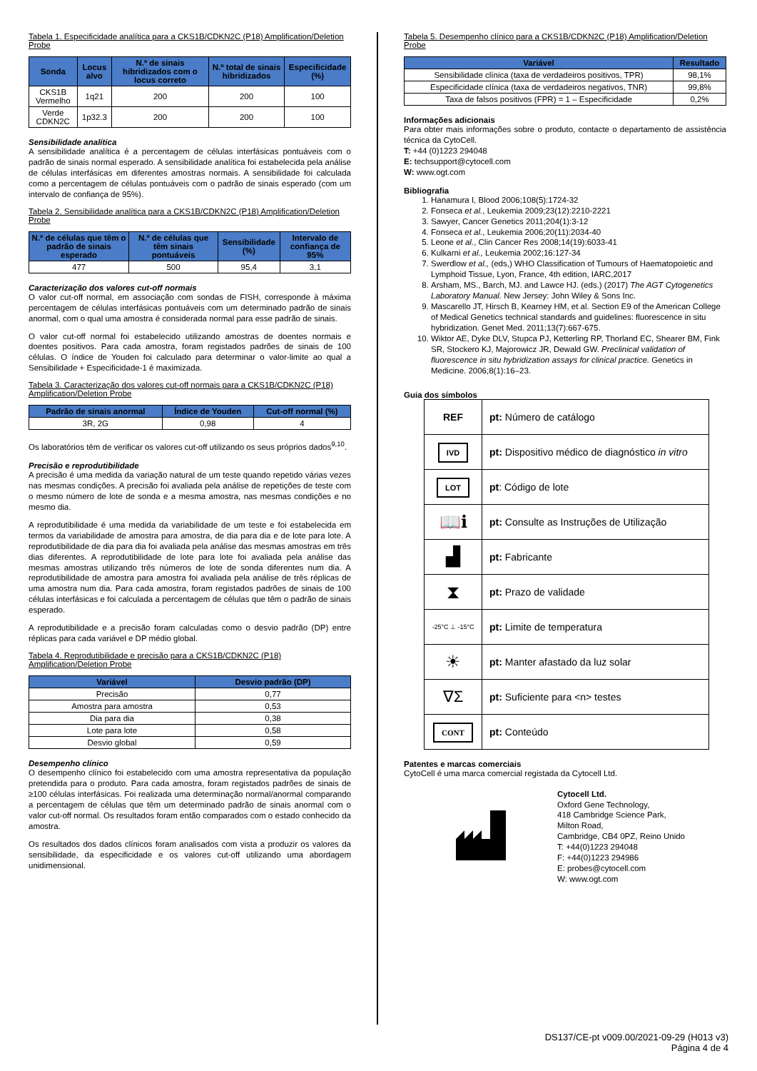Tabela 1. Especificidade analítica para a CKS1B/CDKN2C (P18) Amplification/Deletion Probe
| Sonda | Locus alvo | N.º de sinais hibridizados com o locus correto | N.º total de sinais hibridizados | Especificidade (%) |
| --- | --- | --- | --- | --- |
| CKS1B Vermelho | 1q21 | 200 | 200 | 100 |
| Verde CDKN2C | 1p32.3 | 200 | 200 | 100 |
Sensibilidade analítica
A sensibilidade analítica é a percentagem de células interfásicas pontuáveis com o padrão de sinais normal esperado. A sensibilidade analítica foi estabelecida pela análise de células interfásicas em diferentes amostras normais. A sensibilidade foi calculada como a percentagem de células pontuáveis com o padrão de sinais esperado (com um intervalo de confiança de 95%).
Tabela 2. Sensibilidade analítica para a CKS1B/CDKN2C (P18) Amplification/Deletion Probe
| N.º de células que têm o padrão de sinais esperado | N.º de células que têm sinais pontuáveis | Sensibilidade (%) | Intervalo de confiança de 95% |
| --- | --- | --- | --- |
| 477 | 500 | 95,4 | 3,1 |
Caracterização dos valores cut-off normais
O valor cut-off normal, em associação com sondas de FISH, corresponde à máxima percentagem de células interfásicas pontuáveis com um determinado padrão de sinais anormal, com o qual uma amostra é considerada normal para esse padrão de sinais.
O valor cut-off normal foi estabelecido utilizando amostras de doentes normais e doentes positivos. Para cada amostra, foram registados padrões de sinais de 100 células. O índice de Youden foi calculado para determinar o valor-limite ao qual a Sensibilidade + Especificidade-1 é maximizada.
Tabela 3. Caracterização dos valores cut-off normais para a CKS1B/CDKN2C (P18) Amplification/Deletion Probe
| Padrão de sinais anormal | Índice de Youden | Cut-off normal (%) |
| --- | --- | --- |
| 3R, 2G | 0,98 | 4 |
Os laboratórios têm de verificar os valores cut-off utilizando os seus próprios dados<sup>9,10</sup>.
Precisão e reprodutibilidade
A precisão é uma medida da variação natural de um teste quando repetido várias vezes nas mesmas condições. A precisão foi avaliada pela análise de repetições de teste com o mesmo número de lote de sonda e a mesma amostra, nas mesmas condições e no mesmo dia.
A reprodutibilidade é uma medida da variabilidade de um teste e foi estabelecida em termos da variabilidade de amostra para amostra, de dia para dia e de lote para lote. A reprodutibilidade de dia para dia foi avaliada pela análise das mesmas amostras em três dias diferentes. A reprodutibilidade de lote para lote foi avaliada pela análise das mesmas amostras utilizando três números de lote de sonda diferentes num dia. A reprodutibilidade de amostra para amostra foi avaliada pela análise de três réplicas de uma amostra num dia. Para cada amostra, foram registados padrões de sinais de 100 células interfásicas e foi calculada a percentagem de células que têm o padrão de sinais esperado.
A reprodutibilidade e a precisão foram calculadas como o desvio padrão (DP) entre réplicas para cada variável e DP médio global.
Tabela 4. Reprodutibilidade e precisão para a CKS1B/CDKN2C (P18) Amplification/Deletion Probe
| Variável | Desvio padrão (DP) |
| --- | --- |
| Precisão | 0,77 |
| Amostra para amostra | 0,53 |
| Dia para dia | 0,38 |
| Lote para lote | 0,58 |
| Desvio global | 0,59 |
Desempenho clínico
O desempenho clínico foi estabelecido com uma amostra representativa da população pretendida para o produto. Para cada amostra, foram registados padrões de sinais de ≥100 células interfásicas. Foi realizada uma determinação normal/anormal comparando a percentagem de células que têm um determinado padrão de sinais anormal com o valor cut-off normal. Os resultados foram então comparados com o estado conhecido da amostra.
Os resultados dos dados clínicos foram analisados com vista a produzir os valores da sensibilidade, da especificidade e os valores cut-off utilizando uma abordagem unidimensional.
Tabela 5. Desempenho clínico para a CKS1B/CDKN2C (P18) Amplification/Deletion Probe
| Variável | Resultado |
| --- | --- |
| Sensibilidade clínica (taxa de verdadeiros positivos, TPR) | 98,1% |
| Especificidade clínica (taxa de verdadeiros negativos, TNR) | 99,8% |
| Taxa de falsos positivos (FPR) = 1 – Especificidade | 0,2% |
Informações adicionais
Para obter mais informações sobre o produto, contacte o departamento de assistência técnica da CytoCell.
T: +44 (0)1223 294048
E: techsupport@cytocell.com
W: www.ogt.com
Bibliografia
1. Hanamura I, Blood 2006;108(5):1724-32
2. Fonseca et al., Leukemia 2009;23(12):2210-2221
3. Sawyer, Cancer Genetics 2011;204(1):3-12
4. Fonseca et al., Leukemia 2006;20(11):2034-40
5. Leone et al., Clin Cancer Res 2008;14(19):6033-41
6. Kulkarni et al., Leukemia 2002;16:127-34
7. Swerdlow et al., (eds,) WHO Classification of Tumours of Haematopoietic and Lymphoid Tissue, Lyon, France, 4th edition, IARC,2017
8. Arsham, MS., Barch, MJ. and Lawce HJ. (eds.) (2017) The AGT Cytogenetics Laboratory Manual. New Jersey: John Wiley & Sons Inc.
9. Mascarello JT, Hirsch B, Kearney HM, et al. Section E9 of the American College of Medical Genetics technical standards and guidelines: fluorescence in situ hybridization. Genet Med. 2011;13(7):667-675.
10. Wiktor AE, Dyke DLV, Stupca PJ, Ketterling RP, Thorland EC, Shearer BM, Fink SR, Stockero KJ, Majorowicz JR, Dewald GW. Preclinical validation of fluorescence in situ hybridization assays for clinical practice. Genetics in Medicine. 2006;8(1):16–23.
Guia dos símbolos
| REF | pt: Número de catálogo |
| IVD | pt: Dispositivo médico de diagnóstico in vitro |
| LOT | pt : Código de lote |
| 📖ℹ | pt: Consulte as Instruções de Utilização |
| ▟ | pt: Fabricante |
| ⧗ | pt: Prazo de validade |
| -25°C ⊥ -15°C | pt: Limite de temperatura |
| ☀ | pt: Manter afastado da luz solar |
| ∇Σ | pt: Suficiente para <n> testes |
| CONT | pt: Conteúdo |
Patentes e marcas comerciais
CytoCell é uma marca comercial registada da Cytocell Ltd.
Cytocell Ltd.
Oxford Gene Technology,
418 Cambridge Science Park,
Milton Road,
Cambridge, CB4 0PZ, Reino Unido
T: +44(0)1223 294048
F: +44(0)1223 294986
E: probes@cytocell.com
W: www.ogt.com
DS137/CE-pt v009.00/2021-09-29 (H013 v3)
Página 4 de 4